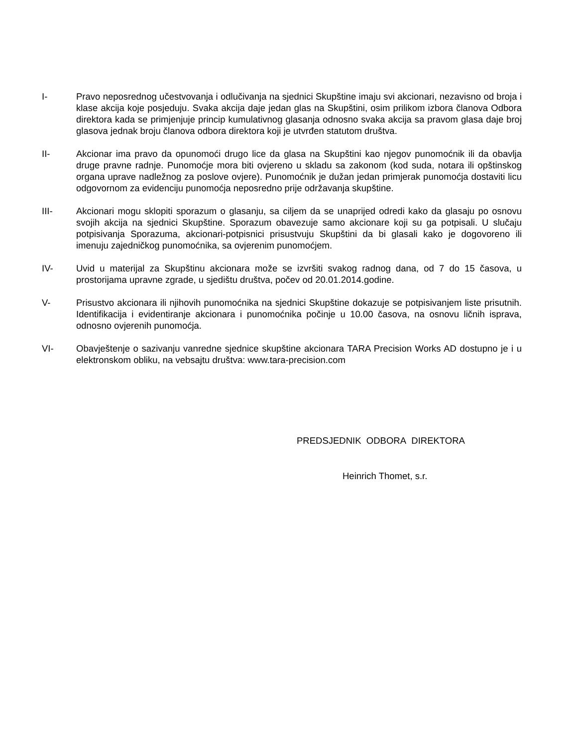I- Pravo neposrednog učestvovanja i odlučivanja na sjednici Skupštine imaju svi akcionari, nezavisno od broja i klase akcija koje posjeduju. Svaka akcija daje jedan glas na Skupštini, osim prilikom izbora članova Odbora direktora kada se primjenjuje princip kumulativnog glasanja odnosno svaka akcija sa pravom glasa daje broj glasova jednak broju članova odbora direktora koji je utvrđen statutom društva.
II- Akcionar ima pravo da opunomoći drugo lice da glasa na Skupštini kao njegov punomoćnik ili da obavlja druge pravne radnje. Punomoćje mora biti ovjereno u skladu sa zakonom (kod suda, notara ili opštinskog organa uprave nadležnog za poslove ovjere). Punomoćnik je dužan jedan primjerak punomoćja dostaviti licu odgovornom za evidenciju punomoćja neposredno prije održavanja skupštine.
III- Akcionari mogu sklopiti sporazum o glasanju, sa ciljem da se unaprijed odredi kako da glasaju po osnovu svojih akcija na sjednici Skupštine. Sporazum obavezuje samo akcionare koji su ga potpisali. U slučaju potpisivanja Sporazuma, akcionari-potpisnici prisustvuju Skupštini da bi glasali kako je dogovoreno ili imenuju zajedničkog punomoćnika, sa ovjerenim punomoćjem.
IV- Uvid u materijal za Skupštinu akcionara može se izvršiti svakog radnog dana, od 7 do 15 časova, u prostorijama upravne zgrade, u sjedištu društva, počev od 20.01.2014.godine.
V- Prisustvo akcionara ili njihovih punomoćnika na sjednici Skupštine dokazuje se potpisivanjem liste prisutnih. Identifikacija i evidentiranje akcionara i punomoćnika počinje u 10.00 časova, na osnovu ličnih isprava, odnosno ovjerenih punomoćja.
VI- Obavještenje o sazivanju vanredne sjednice skupštine akcionara TARA Precision Works AD dostupno je i u elektronskom obliku, na vebsajtu društva: www.tara-precision.com
PREDSJEDNIK ODBORA DIREKTORA
Heinrich Thomet, s.r.